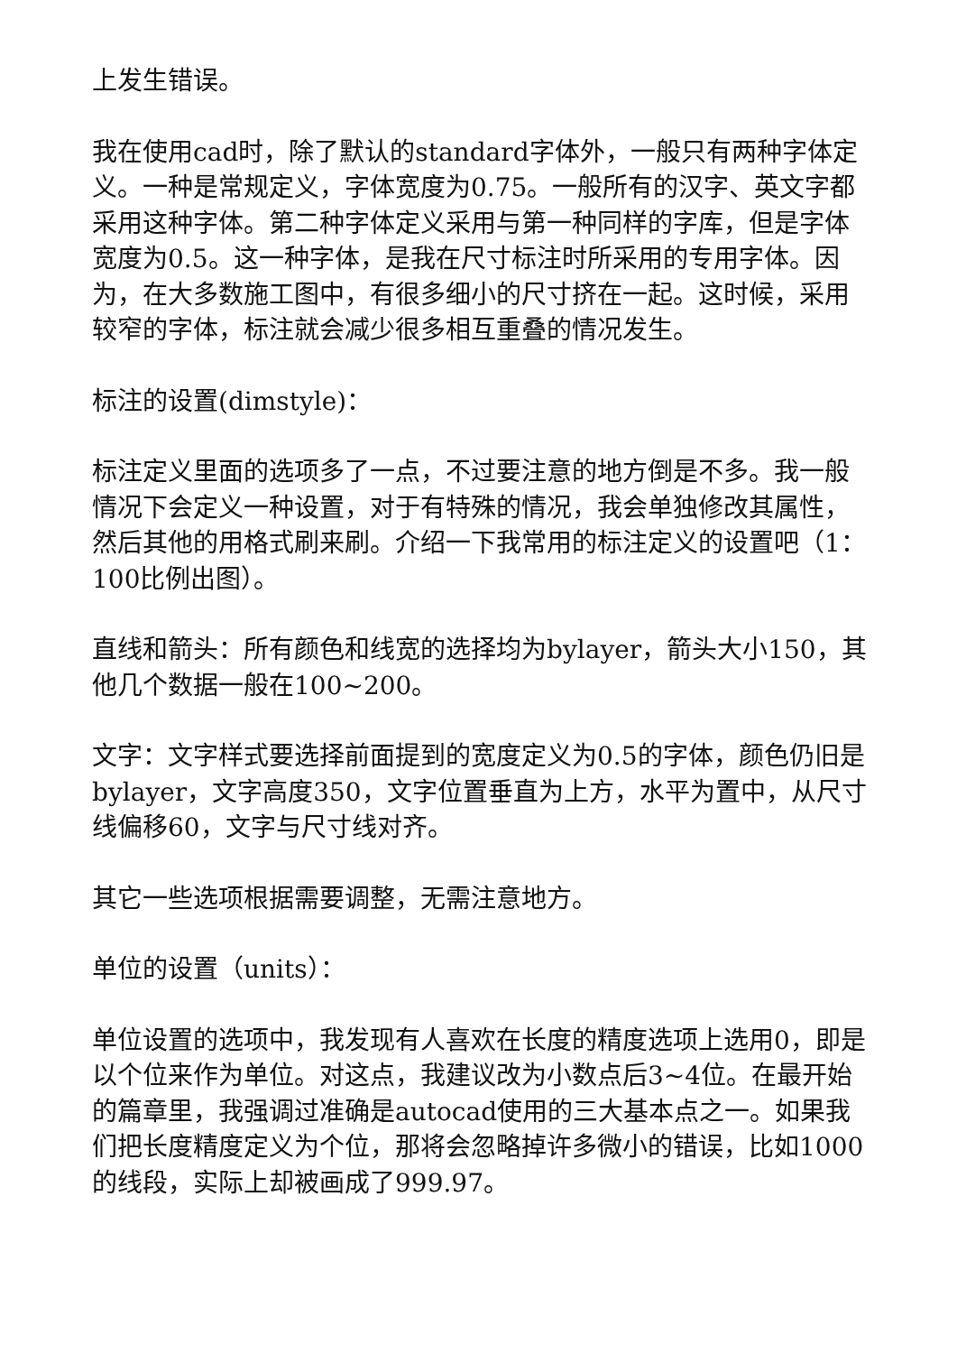上发生错误。
我在使用cad时，除了默认的standard字体外，一般只有两种字体定义。一种是常规定义，字体宽度为0.75。一般所有的汉字、英文字都采用这种字体。第二种字体定义采用与第一种同样的字库，但是字体宽度为0.5。这一种字体，是我在尺寸标注时所采用的专用字体。因为，在大多数施工图中，有很多细小的尺寸挤在一起。这时候，采用较窄的字体，标注就会减少很多相互重叠的情况发生。
标注的设置(dimstyle)：
标注定义里面的选项多了一点，不过要注意的地方倒是不多。我一般情况下会定义一种设置，对于有特殊的情况，我会单独修改其属性，然后其他的用格式刷来刷。介绍一下我常用的标注定义的设置吧（1：100比例出图）。
直线和箭头：所有颜色和线宽的选择均为bylayer，箭头大小150，其他几个数据一般在100~200。
文字：文字样式要选择前面提到的宽度定义为0.5的字体，颜色仍旧是bylayer，文字高度350，文字位置垂直为上方，水平为置中，从尺寸线偏移60，文字与尺寸线对齐。
其它一些选项根据需要调整，无需注意地方。
单位的设置（units）：
单位设置的选项中，我发现有人喜欢在长度的精度选项上选用0，即是以个位来作为单位。对这点，我建议改为小数点后3~4位。在最开始的篇章里，我强调过准确是autocad使用的三大基本点之一。如果我们把长度精度定义为个位，那将会忽略掉许多微小的错误，比如1000的线段，实际上却被画成了999.97。